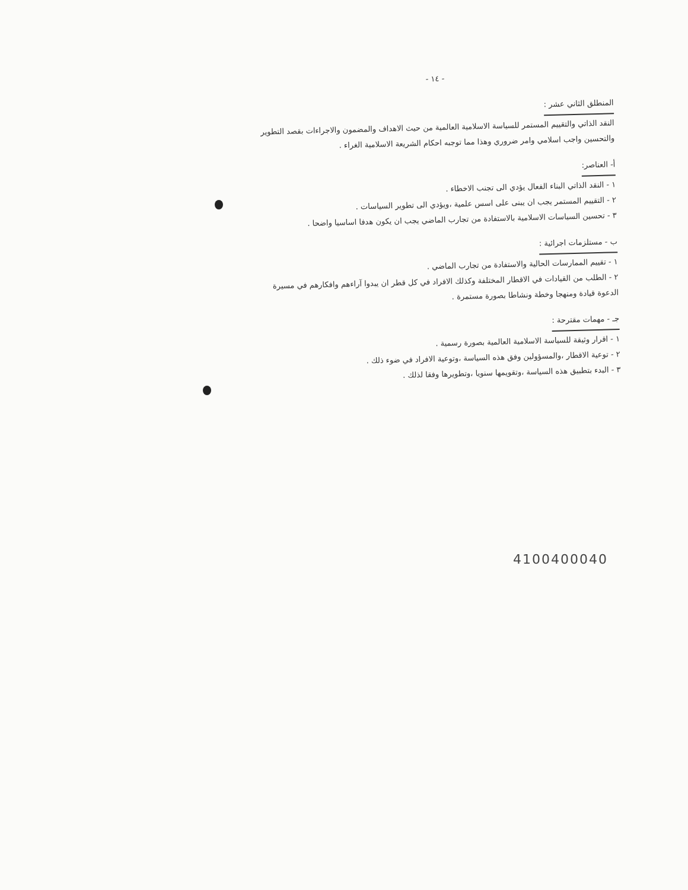- ١٤ -
المنطلق الثاني عشر :
النقد الذاتي والتقييم المستمر للسياسة الاسلامية العالمية من حيث الاهداف والمضمون والاجراءات بقصد التطوير والتحسين واجب اسلامي وامر ضروري وهذا مما توجبه احكام الشريعة الاسلامية الغراء .
أ- العناصر:
١ - النقد الذاتي البناء الفعال يؤدي الى تجنب الاخطاء .
٢ - التقييم المستمر يجب ان يبنى على اسس علمية ،ويؤدي الى تطوير السياسات .
٣ - تحسين السياسات الاسلامية بالاستفادة من تجارب الماضي يجب ان يكون هدفا اساسيا واضحا .
ب - مستلزمات اجرائية :
١ - تقييم الممارسات الحالية والاستفادة من تجارب الماضي .
٢ - الطلب من القيادات في الاقطار المختلفة وكذلك الافراد في كل قطر ان يبدوا آراءهم وافكارهم في مسيرة الدعوة قيادة ومنهجا وخطة ونشاطا بصورة مستمرة .
جـ - مهمات مقترحة :
١ - اقرار وثيقة للسياسة الاسلامية العالمية بصورة رسمية .
٢ - توعية الاقطار ،والمسؤولين وفق هذه السياسة ،وتوعية الافراد في ضوء ذلك .
٣ - البدء بتطبيق هذه السياسة ،وتقويمها سنويا ،وتطويرها وفقا لذلك .
4100400040